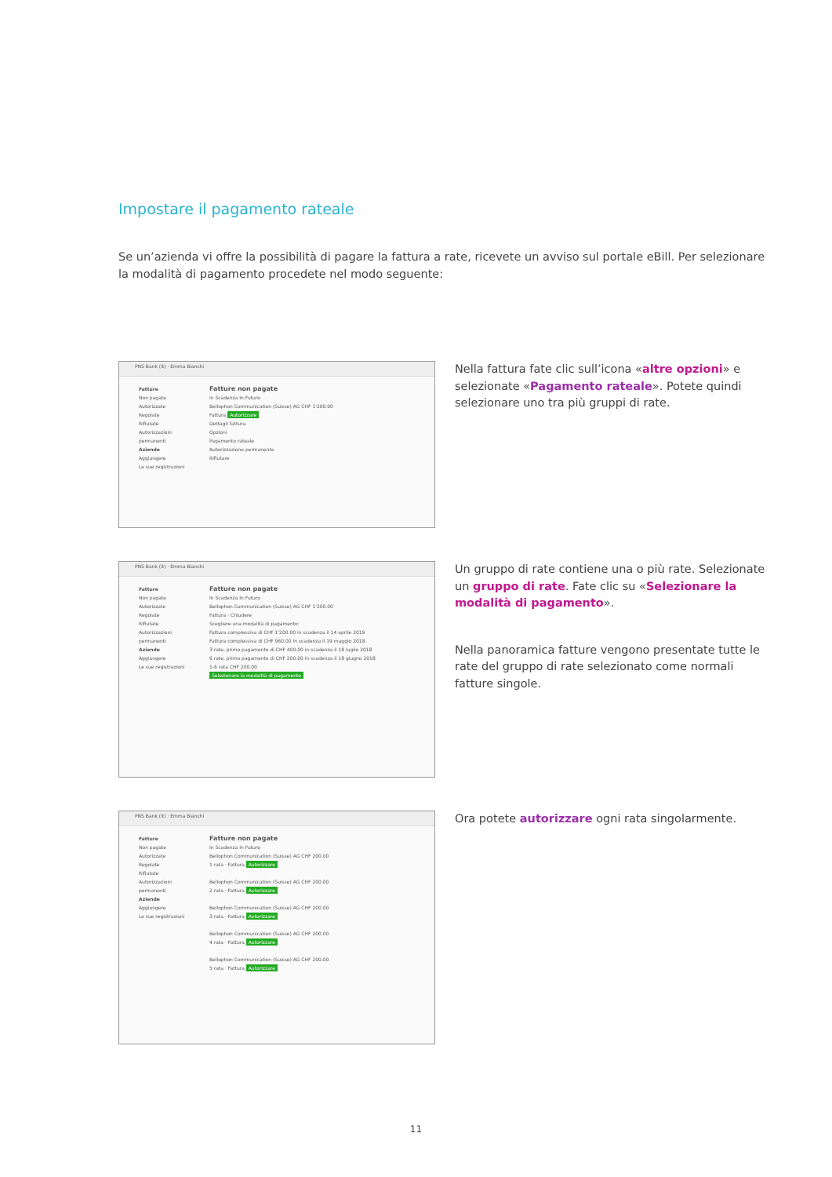Impostare il pagamento rateale
Se un’azienda vi offre la possibilità di pagare la fattura a rate, ricevete un avviso sul portale eBill. Per selezionare la modalità di pagamento procedete nel modo seguente:
PNS Bank (it) · Emma Bianchi
Fatture
Non pagate
Autorizzate
Regolate
Rifiutate
Autorizzazioni permanenti
Aziende
Aggiungere
Le sue registrazioni
Fatture non pagate
In Scadenza In Futuro
Bellophon Communication (Suisse) AG CHF 1'200.00
Fattura Autorizzare
Dettagli fattura
Opzioni
Pagamento rateale
Autorizzazione permanente
Rifiutare
Nella fattura fate clic sull’icona «altre opzioni» e selezionate «Pagamento rateale». Potete quindi selezionare uno tra più gruppi di rate.
PNS Bank (it) · Emma Bianchi
Fatture
Non pagate
Autorizzate
Regolate
Rifiutate
Autorizzazioni permanenti
Aziende
Aggiungere
Le sue registrazioni
Fatture non pagate
In Scadenza In Futuro
Bellophon Communication (Suisse) AG CHF 1'200.00
Fattura · Chiudere
Scegliere una modalità di pagamento:
Fattura complessiva di CHF 1'200.00 in scadenza il 14 aprile 2019
Fattura complessiva di CHF 960.00 in scadenza il 19 maggio 2018
3 rate, primo pagamento di CHF 400.00 in scadenza il 18 luglio 2018
6 rate, primo pagamento di CHF 200.00 in scadenza il 18 giugno 2018
1-6 rata CHF 200.00
Selezionare la modalità di pagamento
Un gruppo di rate contiene una o più rate. Selezionate un gruppo di rate. Fate clic su «Selezionare la modalità di pagamento».
Nella panoramica fatture vengono presentate tutte le rate del gruppo di rate selezionato come normali fatture singole.
PNS Bank (it) · Emma Bianchi
Fatture
Non pagate
Autorizzate
Regolate
Rifiutate
Autorizzazioni permanenti
Aziende
Aggiungere
Le sue registrazioni
Fatture non pagate
In Scadenza In Futuro
Bellophon Communication (Suisse) AG CHF 200.00
1 rata · Fattura Autorizzare
Bellophon Communication (Suisse) AG CHF 200.00
2 rata · Fattura Autorizzare
Bellophon Communication (Suisse) AG CHF 200.00
3 rata · Fattura Autorizzare
Bellophon Communication (Suisse) AG CHF 200.00
4 rata · Fattura Autorizzare
Bellophon Communication (Suisse) AG CHF 200.00
5 rata · Fattura Autorizzare
Ora potete autorizzare ogni rata singolarmente.
11